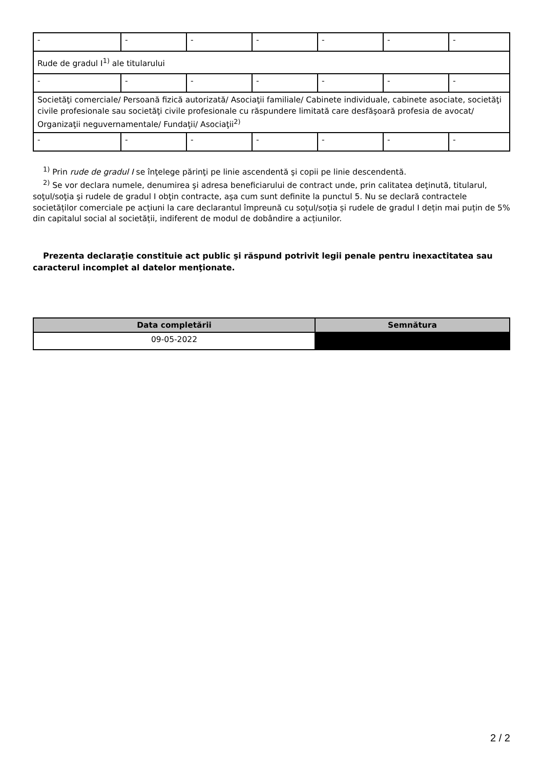| - | - | - | - | - | - | - |
| Rude de gradul I<sup>1)</sup> ale titularului | | | | | | |
| - | - | - | - | - | - | - |
| Societăţi comerciale/ Persoană fizică autorizată/ Asociaţii familiale/ Cabinete individuale, cabinete asociate, societăţi civile profesionale sau societăţi civile profesionale cu răspundere limitată care desfăşoară profesia de avocat/ Organizaţii neguvernamentale/ Fundaţii/ Asociaţii<sup>2)</sup> | | | | | | |
| - | - | - | - | - | - | - |
<sup>1)</sup> Prin rude de gradul I se înţelege părinţi pe linie ascendentă şi copii pe linie descendentă.
<sup>2)</sup> Se vor declara numele, denumirea şi adresa beneficiarului de contract unde, prin calitatea deţinută, titularul, soţul/soţia şi rudele de gradul I obţin contracte, aşa cum sunt definite la punctul 5. Nu se declară contractele societăților comerciale pe acțiuni la care declarantul împreună cu soțul/soția și rudele de gradul I dețin mai puțin de 5% din capitalul social al societății, indiferent de modul de dobândire a acțiunilor.
Prezenta declaraţie constituie act public şi răspund potrivit legii penale pentru inexactitatea sau caracterul incomplet al datelor menţionate.
| Data completării | Semnătura |
| --- | --- |
| 09-05-2022 | |
2 / 2